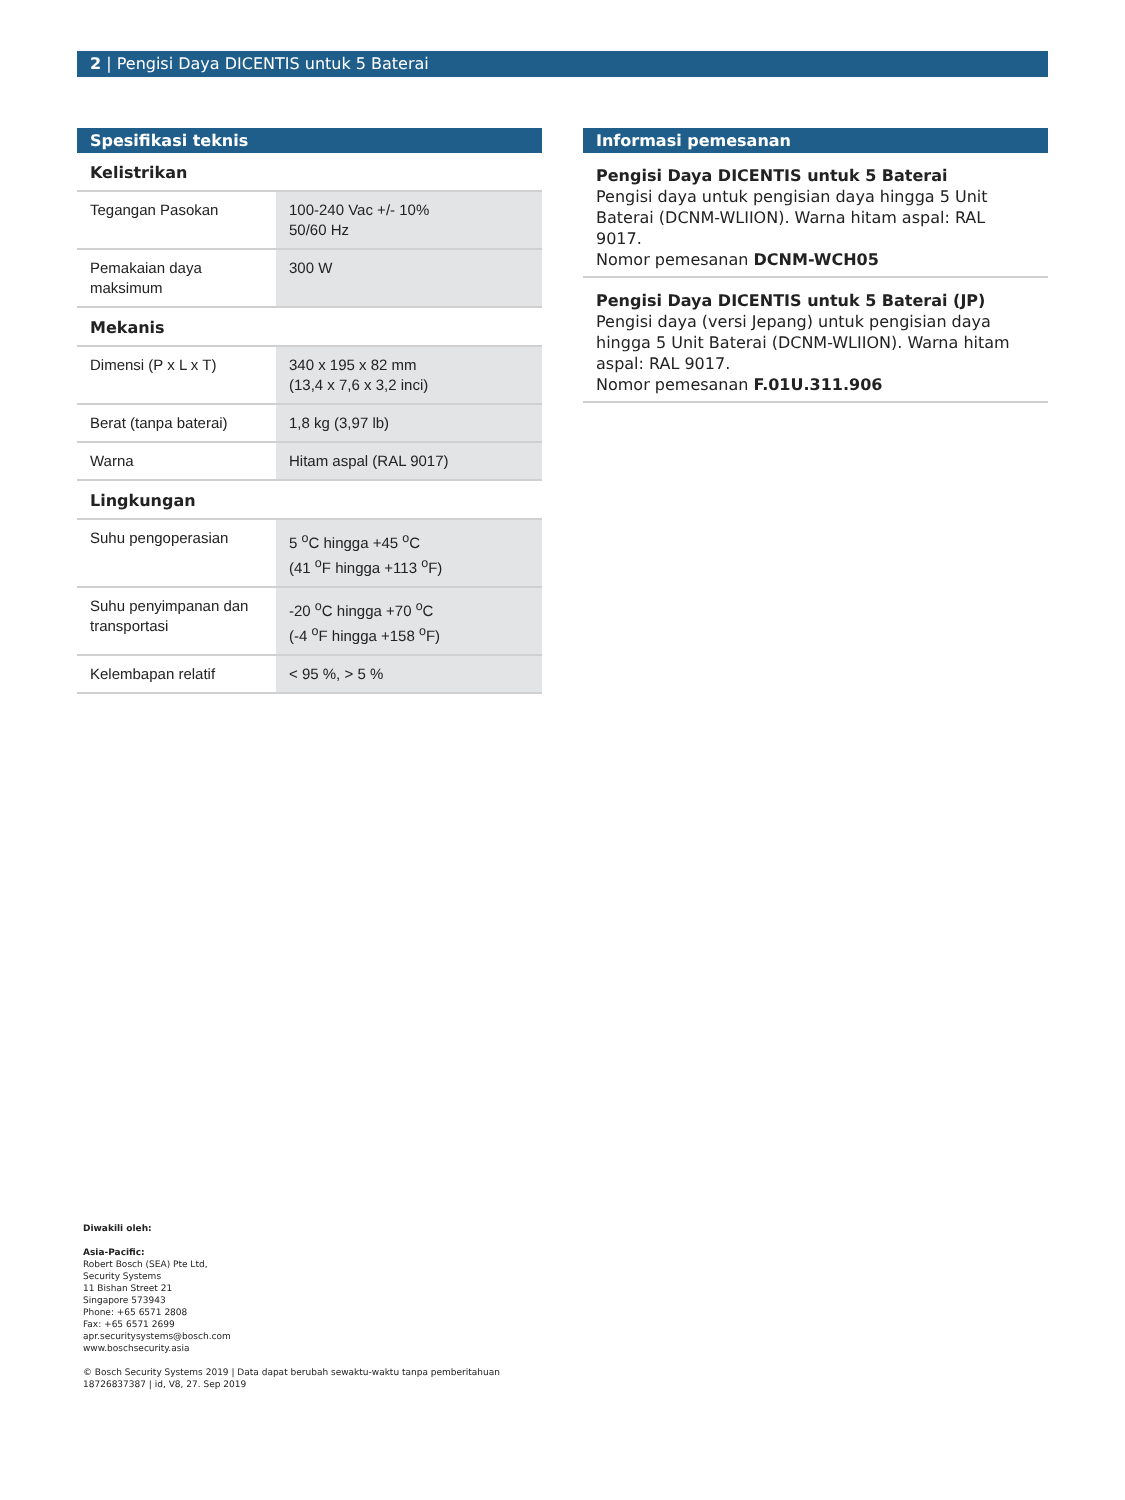2 | Pengisi Daya DICENTIS untuk 5 Baterai
Spesifikasi teknis
Kelistrikan
| Tegangan Pasokan | 100-240 Vac +/- 10% 50/60 Hz |
| Pemakaian daya maksimum | 300 W |
Mekanis
| Dimensi (P x L x T) | 340 x 195 x 82 mm (13,4 x 7,6 x 3,2 inci) |
| Berat (tanpa baterai) | 1,8 kg (3,97 lb) |
| Warna | Hitam aspal (RAL 9017) |
Lingkungan
| Suhu pengoperasian | 5 <sup>o</sup>C hingga +45 <sup>o</sup>C (41 <sup>o</sup>F hingga +113 <sup>o</sup>F) |
| Suhu penyimpanan dan transportasi | -20 <sup>o</sup>C hingga +70 <sup>o</sup>C (-4 <sup>o</sup>F hingga +158 <sup>o</sup>F) |
| Kelembapan relatif | < 95 %, > 5 % |
Informasi pemesanan
Pengisi Daya DICENTIS untuk 5 Baterai
Pengisi daya untuk pengisian daya hingga 5 Unit Baterai (DCNM-WLIION). Warna hitam aspal: RAL 9017.
Nomor pemesanan DCNM-WCH05
Pengisi Daya DICENTIS untuk 5 Baterai (JP)
Pengisi daya (versi Jepang) untuk pengisian daya hingga 5 Unit Baterai (DCNM-WLIION). Warna hitam aspal: RAL 9017.
Nomor pemesanan F.01U.311.906
Diwakili oleh:
Asia-Pacific:
Robert Bosch (SEA) Pte Ltd,
Security Systems
11 Bishan Street 21
Singapore 573943
Phone: +65 6571 2808
Fax: +65 6571 2699
apr.securitysystems@bosch.com
www.boschsecurity.asia
© Bosch Security Systems 2019 | Data dapat berubah sewaktu-waktu tanpa pemberitahuan
18726837387 | id, V8, 27. Sep 2019